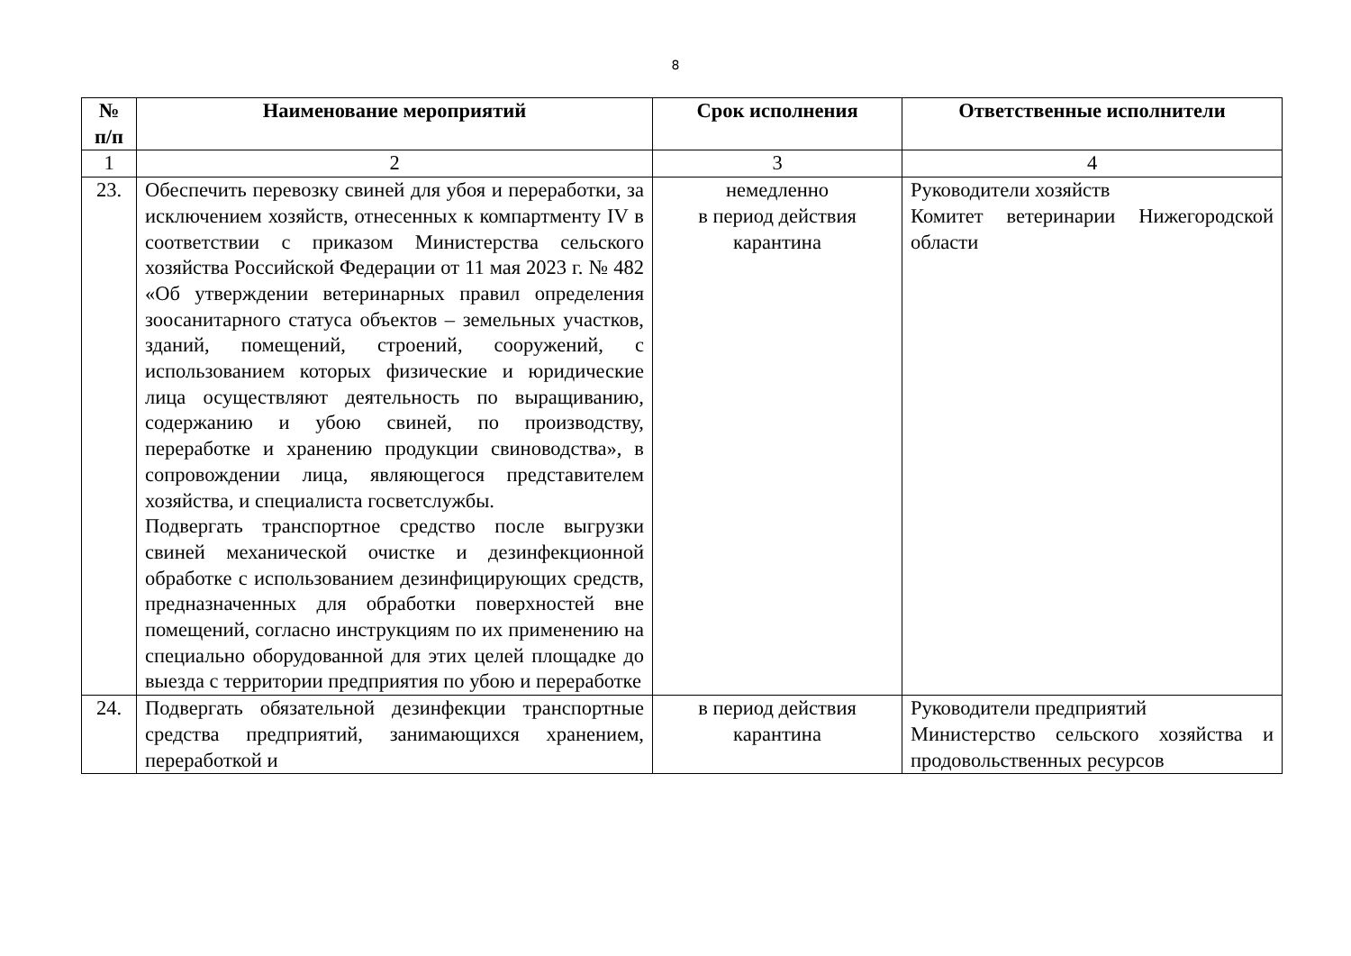8
| № п/п | Наименование мероприятий | Срок исполнения | Ответственные исполнители |
| --- | --- | --- | --- |
| 1 | 2 | 3 | 4 |
| 23. | Обеспечить перевозку свиней для убоя и переработки, за исключением хозяйств, отнесенных к компартменту IV в соответствии с приказом Министерства сельского хозяйства Российской Федерации от 11 мая 2023 г. № 482 «Об утверждении ветеринарных правил определения зоосанитарного статуса объектов – земельных участков, зданий, помещений, строений, сооружений, с использованием которых физические и юридические лица осуществляют деятельность по выращиванию, содержанию и убою свиней, по производству, переработке и хранению продукции свиноводства», в сопровождении лица, являющегося представителем хозяйства, и специалиста госветслужбы. Подвергать транспортное средство после выгрузки свиней механической очистке и дезинфекционной обработке с использованием дезинфицирующих средств, предназначенных для обработки поверхностей вне помещений, согласно инструкциям по их применению на специально оборудованной для этих целей площадке до выезда с территории предприятия по убою и переработке | немедленно в период действия карантина | Руководители хозяйств Комитет ветеринарии Нижегородской области |
| 24. | Подвергать обязательной дезинфекции транспортные средства предприятий, занимающихся хранением, переработкой и | в период действия карантина | Руководители предприятий Министерство сельского хозяйства и продовольственных ресурсов |